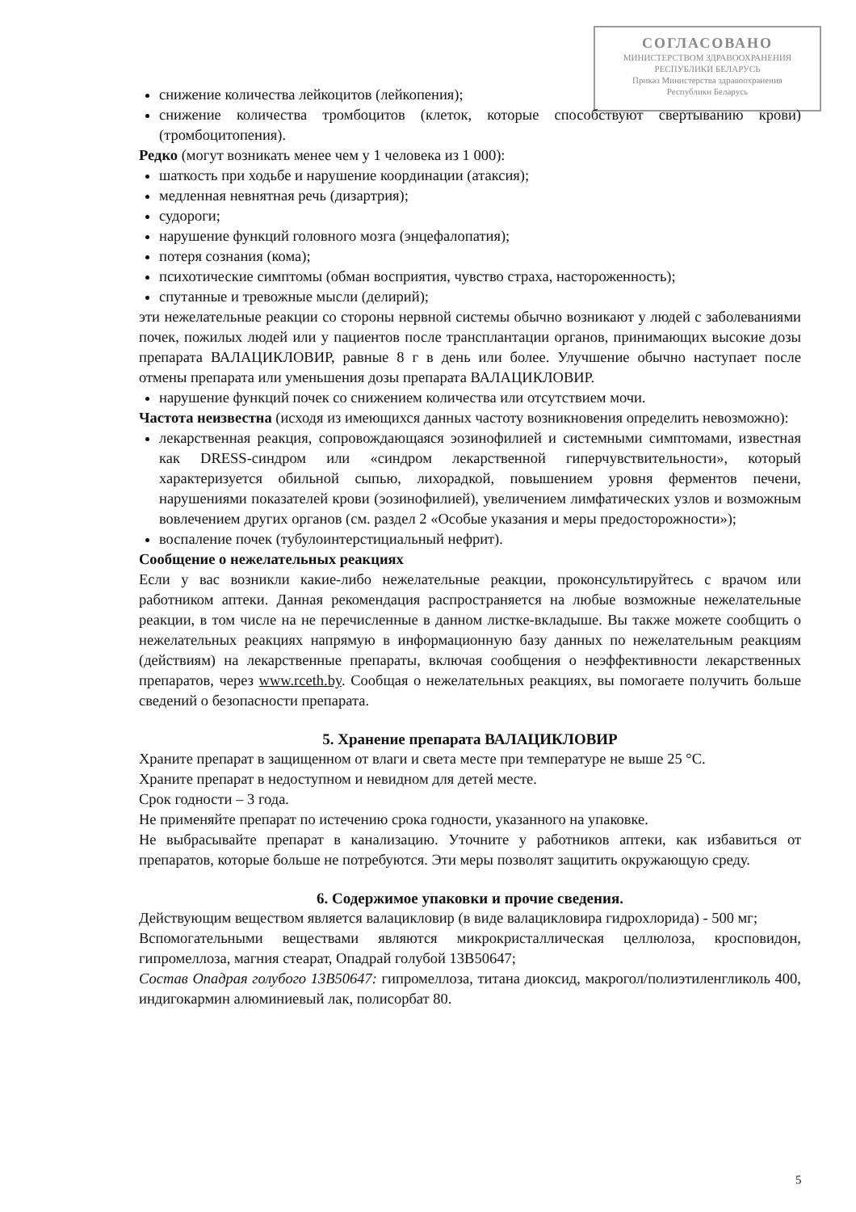СОГЛАСОВАНО
МИНИСТЕРСТВОМ ЗДРАВООХРАНЕНИЯ
РЕСПУБЛИКИ БЕЛАРУСЬ
Приказ Министерства здравоохранения
Республики Беларусь
снижение количества лейкоцитов (лейкопения);
снижение количества тромбоцитов (клеток, которые способствуют свертыванию крови) (тромбоцитопения).
Редко (могут возникать менее чем у 1 человека из 1 000):
шаткость при ходьбе и нарушение координации (атаксия);
медленная невнятная речь (дизартрия);
судороги;
нарушение функций головного мозга (энцефалопатия);
потеря сознания (кома);
психотические симптомы (обман восприятия, чувство страха, настороженность);
спутанные и тревожные мысли (делирий);
эти нежелательные реакции со стороны нервной системы обычно возникают у людей с заболеваниями почек, пожилых людей или у пациентов после трансплантации органов, принимающих высокие дозы препарата ВАЛАЦИКЛОВИР, равные 8 г в день или более. Улучшение обычно наступает после отмены препарата или уменьшения дозы препарата ВАЛАЦИКЛОВИР.
нарушение функций почек со снижением количества или отсутствием мочи.
Частота неизвестна (исходя из имеющихся данных частоту возникновения определить невозможно):
лекарственная реакция, сопровождающаяся эозинофилией и системными симптомами, известная как DRESS-синдром или «синдром лекарственной гиперчувствительности», который характеризуется обильной сыпью, лихорадкой, повышением уровня ферментов печени, нарушениями показателей крови (эозинофилией), увеличением лимфатических узлов и возможным вовлечением других органов (см. раздел 2 «Особые указания и меры предосторожности»);
воспаление почек (тубулоинтерстициальный нефрит).
Сообщение о нежелательных реакциях
Если у вас возникли какие-либо нежелательные реакции, проконсультируйтесь с врачом или работником аптеки. Данная рекомендация распространяется на любые возможные нежелательные реакции, в том числе на не перечисленные в данном листке-вкладыше. Вы также можете сообщить о нежелательных реакциях напрямую в информационную базу данных по нежелательным реакциям (действиям) на лекарственные препараты, включая сообщения о неэффективности лекарственных препаратов, через www.rceth.by. Сообщая о нежелательных реакциях, вы помогаете получить больше сведений о безопасности препарата.
5. Хранение препарата ВАЛАЦИКЛОВИР
Храните препарат в защищенном от влаги и света месте при температуре не выше 25 °С.
Храните препарат в недоступном и невидном для детей месте.
Срок годности – 3 года.
Не применяйте препарат по истечению срока годности, указанного на упаковке.
Не выбрасывайте препарат в канализацию. Уточните у работников аптеки, как избавиться от препаратов, которые больше не потребуются. Эти меры позволят защитить окружающую среду.
6. Содержимое упаковки и прочие сведения.
Действующим веществом является валацикловир (в виде валацикловира гидрохлорида) - 500 мг;
Вспомогательными веществами являются микрокристаллическая целлюлоза, кросповидон, гипромеллоза, магния стеарат, Опадрай голубой 13В50647;
Состав Опадрая голубого 13В50647: гипромеллоза, титана диоксид, макрогол/полиэтиленгликоль 400, индигокармин алюминиевый лак, полисорбат 80.
5